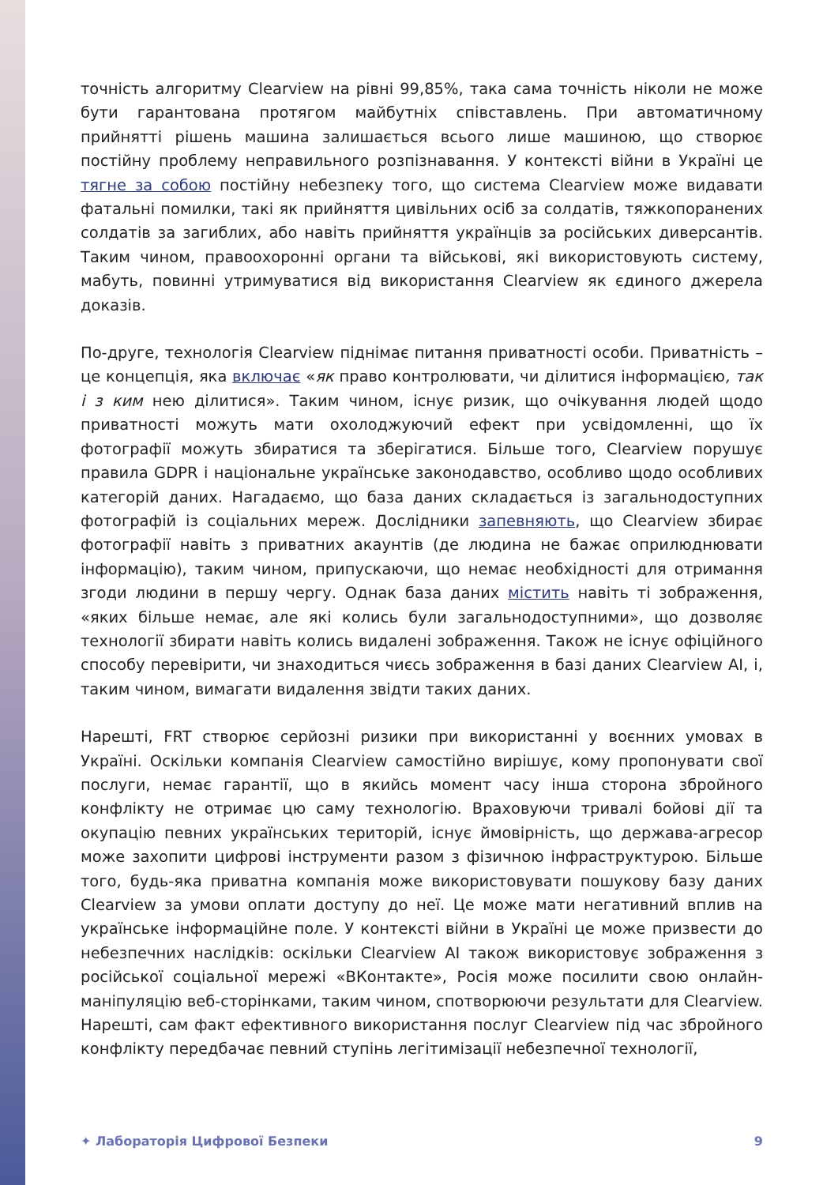точність алгоритму Clearview на рівні 99,85%, така сама точність ніколи не може бути гарантована протягом майбутніх співставлень. При автоматичному прийнятті рішень машина залишається всього лише машиною, що створює постійну проблему неправильного розпізнавання. У контексті війни в Україні це тягне за собою постійну небезпеку того, що система Clearview може видавати фатальні помилки, такі як прийняття цивільних осіб за солдатів, тяжкопоранених солдатів за загиблих, або навіть прийняття українців за російських диверсантів. Таким чином, правоохоронні органи та військові, які використовують систему, мабуть, повинні утримуватися від використання Clearview як єдиного джерела доказів.
По-друге, технологія Clearview піднімає питання приватності особи. Приватність – це концепція, яка включає «як право контролювати, чи ділитися інформацією, так і з ким нею ділитися». Таким чином, існує ризик, що очікування людей щодо приватності можуть мати охолоджуючий ефект при усвідомленні, що їх фотографії можуть збиратися та зберігатися. Більше того, Clearview порушує правила GDPR і національне українське законодавство, особливо щодо особливих категорій даних. Нагадаємо, що база даних складається із загальнодоступних фотографій із соціальних мереж. Дослідники запевняють, що Clearview збирає фотографії навіть з приватних акаунтів (де людина не бажає оприлюднювати інформацію), таким чином, припускаючи, що немає необхідності для отримання згоди людини в першу чергу. Однак база даних містить навіть ті зображення, «яких більше немає, але які колись були загальнодоступними», що дозволяє технології збирати навіть колись видалені зображення. Також не існує офіційного способу перевірити, чи знаходиться чиєсь зображення в базі даних Clearview AI, і, таким чином, вимагати видалення звідти таких даних.
Нарешті, FRT створює серйозні ризики при використанні у воєнних умовах в Україні. Оскільки компанія Clearview самостійно вирішує, кому пропонувати свої послуги, немає гарантії, що в якийсь момент часу інша сторона збройного конфлікту не отримає цю саму технологію. Враховуючи тривалі бойові дії та окупацію певних українських територій, існує ймовірність, що держава-агресор може захопити цифрові інструменти разом з фізичною інфраструктурою. Більше того, будь-яка приватна компанія може використовувати пошукову базу даних Clearview за умови оплати доступу до неї. Це може мати негативний вплив на українське інформаційне поле. У контексті війни в Україні це може призвести до небезпечних наслідків: оскільки Clearview AI також використовує зображення з російської соціальної мережі «ВКонтакте», Росія може посилити свою онлайн-маніпуляцію веб-сторінками, таким чином, спотворюючи результати для Clearview. Нарешті, сам факт ефективного використання послуг Clearview під час збройного конфлікту передбачає певний ступінь легітимізації небезпечної технології,
✦ Лабораторія Цифрової Безпеки 9